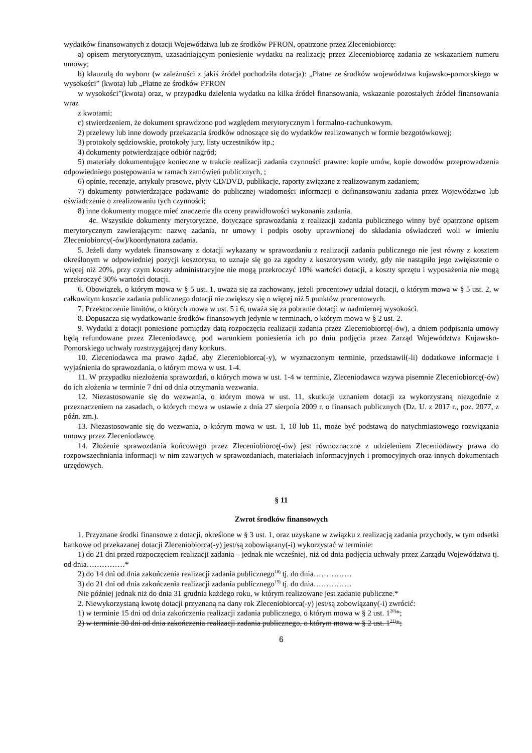wydatków finansowanych z dotacji Województwa lub ze środków PFRON, opatrzone przez Zleceniobiorcę:
a) opisem merytorycznym, uzasadniającym poniesienie wydatku na realizację przez Zleceniobiorcę zadania ze wskazaniem numeru umowy;
b) klauzulą do wyboru (w zależności z jakiś źródeł pochodziła dotacja): „Płatne ze środków województwa kujawsko-pomorskiego w wysokości” (kwota) lub „Płatne ze środków PFRON
w wysokości”(kwota) oraz, w przypadku dzielenia wydatku na kilka źródeł finansowania, wskazanie pozostałych źródeł finansowania wraz
z kwotami;
c) stwierdzeniem, że dokument sprawdzono pod względem merytorycznym i formalno-rachunkowym.
2) przelewy lub inne dowody przekazania środków odnoszące się do wydatków realizowanych w formie bezgotówkowej;
3) protokoły sędziowskie, protokoły jury, listy uczestników itp.;
4) dokumenty potwierdzające odbiór nagród;
5) materiały dokumentujące konieczne w trakcie realizacji zadania czynności prawne: kopie umów, kopie dowodów przeprowadzenia odpowiedniego postępowania w ramach zamówień publicznych, ;
6) opinie, recenzje, artykuły prasowe, płyty CD/DVD, publikacje, raporty związane z realizowanym zadaniem;
7) dokumenty potwierdzające podawanie do publicznej wiadomości informacji o dofinansowaniu zadania przez Województwo lub oświadczenie o zrealizowaniu tych czynności;
8) inne dokumenty mogące mieć znaczenie dla oceny prawidłowości wykonania zadania.
4c. Wszystkie dokumenty merytoryczne, dotyczące sprawozdania z realizacji zadania publicznego winny być opatrzone opisem merytorycznym zawierającym: nazwę zadania, nr umowy i podpis osoby uprawnionej do składania oświadczeń woli w imieniu Zleceniobiorcy(-ów)/koordynatora zadania.
5. Jeżeli dany wydatek finansowany z dotacji wykazany w sprawozdaniu z realizacji zadania publicznego nie jest równy z kosztem określonym w odpowiedniej pozycji kosztorysu, to uznaje się go za zgodny z kosztorysem wtedy, gdy nie nastąpiło jego zwiększenie o więcej niż 20%, przy czym koszty administracyjne nie mogą przekroczyć 10% wartości dotacji, a koszty sprzętu i wyposażenia nie mogą przekroczyć 30% wartości dotacji.
6. Obowiązek, o którym mowa w § 5 ust. 1, uważa się za zachowany, jeżeli procentowy udział dotacji, o którym mowa w § 5 ust. 2, w całkowitym koszcie zadania publicznego dotacji nie zwiększy się o więcej niż 5 punktów procentowych.
7. Przekroczenie limitów, o których mowa w ust. 5 i 6, uważa się za pobranie dotacji w nadmiernej wysokości.
8. Dopuszcza się wydatkowanie środków finansowych jedynie w terminach, o którym mowa w § 2 ust. 2.
9. Wydatki z dotacji poniesione pomiędzy datą rozpoczęcia realizacji zadania przez Zleceniobiorcę(-ów), a dniem podpisania umowy będą refundowane przez Zleceniodawcę, pod warunkiem poniesienia ich po dniu podjęcia przez Zarząd Województwa Kujawsko-Pomorskiego uchwały rozstrzygającej dany konkurs.
10. Zleceniodawca ma prawo żądać, aby Zleceniobiorca(-y), w wyznaczonym terminie, przedstawił(-li) dodatkowe informacje i wyjaśnienia do sprawozdania, o którym mowa w ust. 1-4.
11. W przypadku niezłożenia sprawozdań, o których mowa w ust. 1-4 w terminie, Zleceniodawca wzywa pisemnie Zleceniobiorcę(-ów) do ich złożenia w terminie 7 dni od dnia otrzymania wezwania.
12. Niezastosowanie się do wezwania, o którym mowa w ust. 11, skutkuje uznaniem dotacji za wykorzystaną niezgodnie z przeznaczeniem na zasadach, o których mowa w ustawie z dnia 27 sierpnia 2009 r. o finansach publicznych (Dz. U. z 2017 r., poz. 2077, z późn. zm.).
13. Niezastosowanie się do wezwania, o którym mowa w ust. 1, 10 lub 11, może być podstawą do natychmiastowego rozwiązania umowy przez Zleceniodawcę.
14. Złożenie sprawozdania końcowego przez Zleceniobiorcę(-ów) jest równoznaczne z udzieleniem Zleceniodawcy prawa do rozpowszechniania informacji w nim zawartych w sprawozdaniach, materiałach informacyjnych i promocyjnych oraz innych dokumentach urzędowych.
§ 11
Zwrot środków finansowych
1. Przyznane środki finansowe z dotacji, określone w § 3 ust. 1, oraz uzyskane w związku z realizacją zadania przychody, w tym odsetki bankowe od przekazanej dotacji Zleceniobiorca(-y) jest/są zobowiązany(-i) wykorzystać w terminie:
1) do 21 dni przed rozpoczęciem realizacji zadania – jednak nie wcześniej, niż od dnia podjęcia uchwały przez Zarządu Województwa tj. od dnia……………*
2) do 14 dni od dnia zakończenia realizacji zadania publicznego<sup>18)</sup> tj. do dnia……………
3) do 21 dni od dnia zakończenia realizacji zadania publicznego<sup>19)</sup> tj. do dnia……………
Nie później jednak niż do dnia 31 grudnia każdego roku, w którym realizowane jest zadanie publiczne.*
2. Niewykorzystaną kwotę dotacji przyznaną na dany rok Zleceniobiorca(-y) jest/są zobowiązany(-i) zwrócić:
1) w terminie 15 dni od dnia zakończenia realizacji zadania publicznego, o którym mowa w § 2 ust. 1<sup>20)</sup>*;
2) w terminie 30 dni od dnia zakończenia realizacji zadania publicznego, o którym mowa w § 2 ust. 1<sup>21)</sup>*;
6